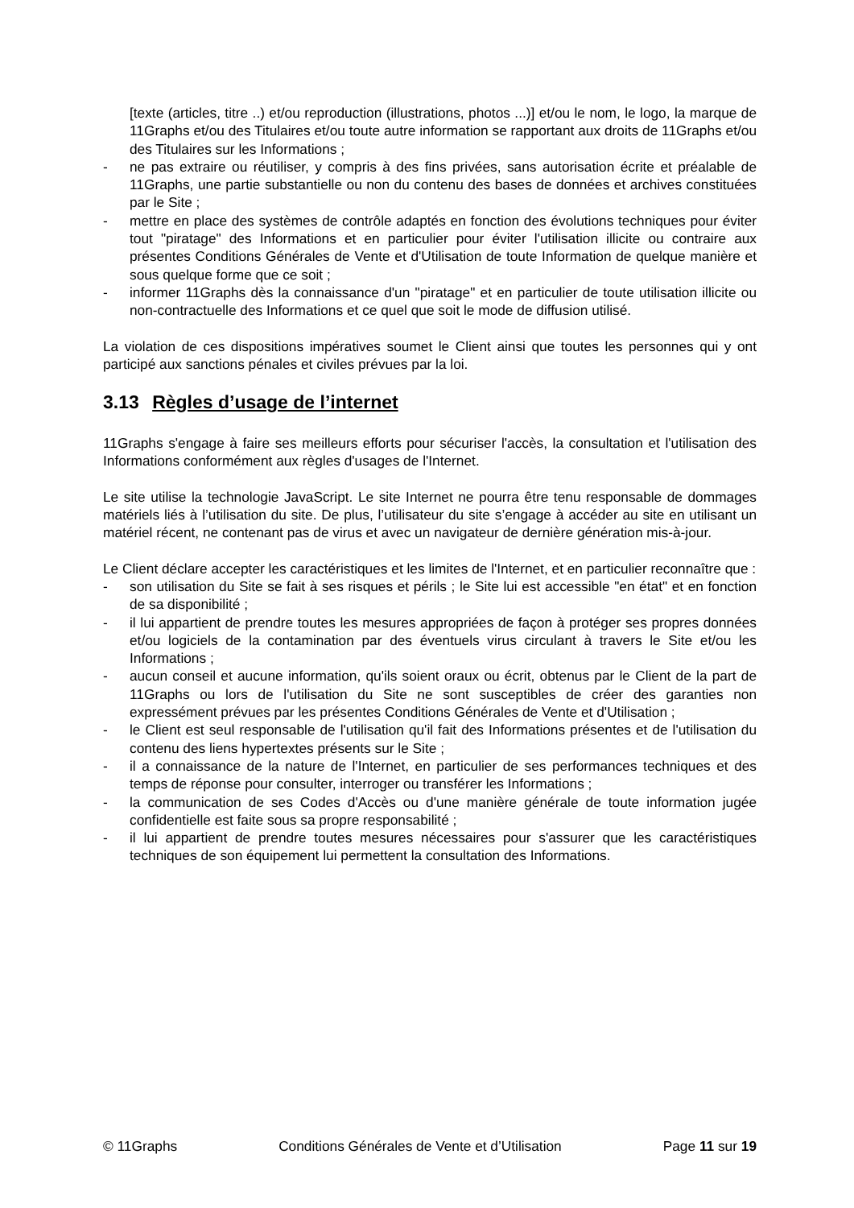[texte (articles, titre ..) et/ou reproduction (illustrations, photos ...)] et/ou le nom, le logo, la marque de 11Graphs et/ou des Titulaires et/ou toute autre information se rapportant aux droits de 11Graphs et/ou des Titulaires sur les Informations ;
- ne pas extraire ou réutiliser, y compris à des fins privées, sans autorisation écrite et préalable de 11Graphs, une partie substantielle ou non du contenu des bases de données et archives constituées par le Site ;
- mettre en place des systèmes de contrôle adaptés en fonction des évolutions techniques pour éviter tout "piratage" des Informations et en particulier pour éviter l'utilisation illicite ou contraire aux présentes Conditions Générales de Vente et d'Utilisation de toute Information de quelque manière et sous quelque forme que ce soit ;
- informer 11Graphs dès la connaissance d'un "piratage" et en particulier de toute utilisation illicite ou non-contractuelle des Informations et ce quel que soit le mode de diffusion utilisé.
La violation de ces dispositions impératives soumet le Client ainsi que toutes les personnes qui y ont participé aux sanctions pénales et civiles prévues par la loi.
3.13 Règles d’usage de l’internet
11Graphs s'engage à faire ses meilleurs efforts pour sécuriser l'accès, la consultation et l'utilisation des Informations conformément aux règles d'usages de l'Internet.
Le site utilise la technologie JavaScript. Le site Internet ne pourra être tenu responsable de dommages matériels liés à l’utilisation du site. De plus, l’utilisateur du site s’engage à accéder au site en utilisant un matériel récent, ne contenant pas de virus et avec un navigateur de dernière génération mis-à-jour.
Le Client déclare accepter les caractéristiques et les limites de l'Internet, et en particulier reconnaître que :
- son utilisation du Site se fait à ses risques et périls ; le Site lui est accessible "en état" et en fonction de sa disponibilité ;
- il lui appartient de prendre toutes les mesures appropriées de façon à protéger ses propres données et/ou logiciels de la contamination par des éventuels virus circulant à travers le Site et/ou les Informations ;
- aucun conseil et aucune information, qu'ils soient oraux ou écrit, obtenus par le Client de la part de 11Graphs ou lors de l'utilisation du Site ne sont susceptibles de créer des garanties non expressément prévues par les présentes Conditions Générales de Vente et d'Utilisation ;
- le Client est seul responsable de l'utilisation qu'il fait des Informations présentes et de l'utilisation du contenu des liens hypertextes présents sur le Site ;
- il a connaissance de la nature de l'Internet, en particulier de ses performances techniques et des temps de réponse pour consulter, interroger ou transférer les Informations ;
- la communication de ses Codes d'Accès ou d'une manière générale de toute information jugée confidentielle est faite sous sa propre responsabilité ;
- il lui appartient de prendre toutes mesures nécessaires pour s'assurer que les caractéristiques techniques de son équipement lui permettent la consultation des Informations.
© 11Graphs Conditions Générales de Vente et d’Utilisation Page 11 sur 19